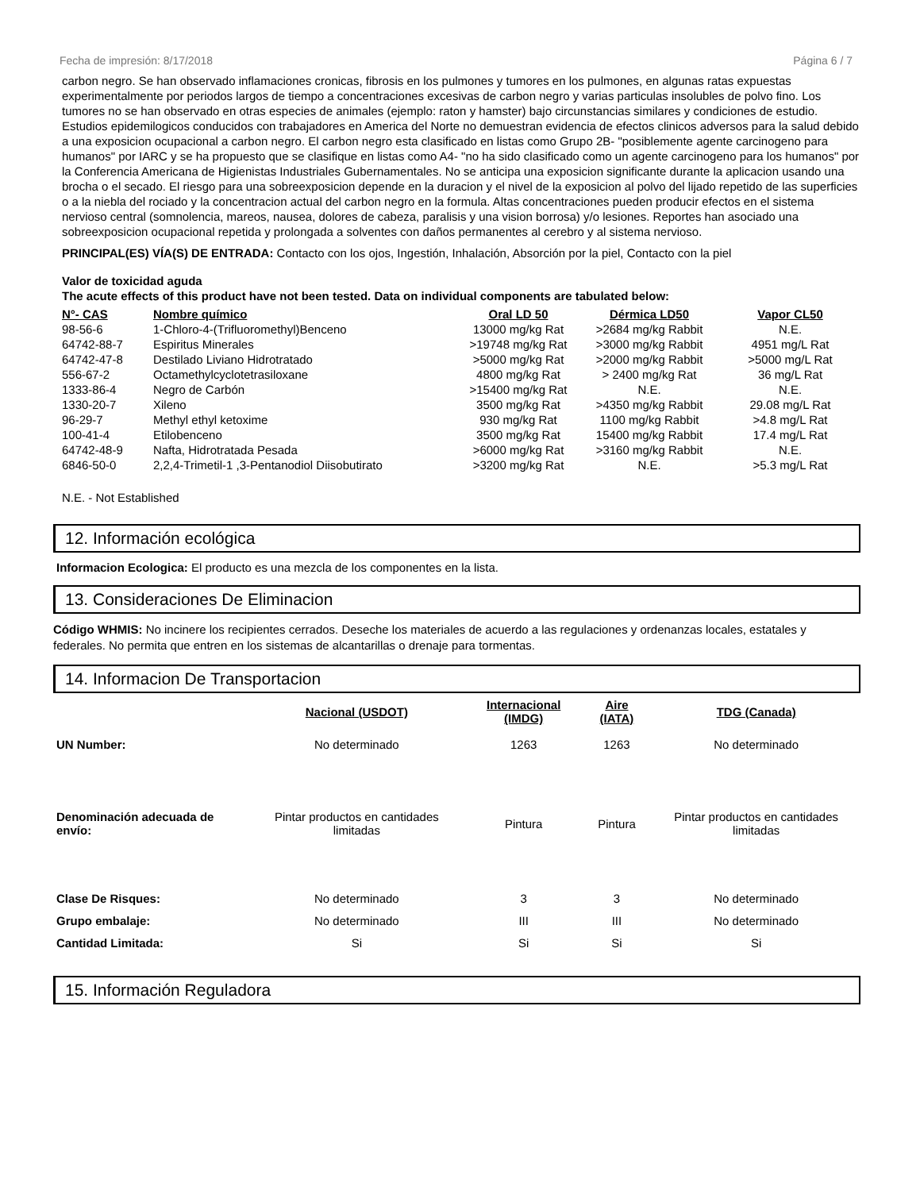Fecha de impresión: 8/17/2018 Página 6 / 7
carbon negro. Se han observado inflamaciones cronicas, fibrosis en los pulmones y tumores en los pulmones, en algunas ratas expuestas experimentalmente por periodos largos de tiempo a concentraciones excesivas de carbon negro y varias particulas insolubles de polvo fino. Los tumores no se han observado en otras especies de animales (ejemplo: raton y hamster) bajo circunstancias similares y condiciones de estudio. Estudios epidemilogicos conducidos con trabajadores en America del Norte no demuestran evidencia de efectos clinicos adversos para la salud debido a una exposicion ocupacional a carbon negro. El carbon negro esta clasificado en listas como Grupo 2B- "posiblemente agente carcinogeno para humanos" por IARC y se ha propuesto que se clasifique en listas como A4- "no ha sido clasificado como un agente carcinogeno para los humanos" por la Conferencia Americana de Higienistas Industriales Gubernamentales. No se anticipa una exposicion significante durante la aplicacion usando una brocha o el secado. El riesgo para una sobreexposicion depende en la duracion y el nivel de la exposicion al polvo del lijado repetido de las superficies o a la niebla del rociado y la concentracion actual del carbon negro en la formula. Altas concentraciones pueden producir efectos en el sistema nervioso central (somnolencia, mareos, nausea, dolores de cabeza, paralisis y una vision borrosa) y/o lesiones. Reportes han asociado una sobreexposicion ocupacional repetida y prolongada a solventes con daños permanentes al cerebro y al sistema nervioso.
PRINCIPAL(ES) VÍA(S) DE ENTRADA: Contacto con los ojos, Ingestión, Inhalación, Absorción por la piel, Contacto con la piel
Valor de toxicidad aguda
The acute effects of this product have not been tested. Data on individual components are tabulated below:
| N°- CAS | Nombre químico | Oral LD 50 | Dérmica LD50 | Vapor CL50 |
| --- | --- | --- | --- | --- |
| 98-56-6 | 1-Chloro-4-(Trifluoromethyl)Benceno | 13000 mg/kg Rat | >2684 mg/kg Rabbit | N.E. |
| 64742-88-7 | Espiritus Minerales | >19748 mg/kg Rat | >3000 mg/kg Rabbit | 4951 mg/L Rat |
| 64742-47-8 | Destilado Liviano Hidrotratado | >5000 mg/kg Rat | >2000 mg/kg Rabbit | >5000 mg/L Rat |
| 556-67-2 | Octamethylcyclotetrasiloxane | 4800 mg/kg Rat | > 2400 mg/kg Rat | 36 mg/L Rat |
| 1333-86-4 | Negro de Carbón | >15400 mg/kg Rat | N.E. | N.E. |
| 1330-20-7 | Xileno | 3500 mg/kg Rat | >4350 mg/kg Rabbit | 29.08 mg/L Rat |
| 96-29-7 | Methyl ethyl ketoxime | 930 mg/kg Rat | 1100 mg/kg Rabbit | >4.8 mg/L Rat |
| 100-41-4 | Etilobenceno | 3500 mg/kg Rat | 15400 mg/kg Rabbit | 17.4 mg/L Rat |
| 64742-48-9 | Nafta, Hidrotratada Pesada | >6000 mg/kg Rat | >3160 mg/kg Rabbit | N.E. |
| 6846-50-0 | 2,2,4-Trimetil-1 ,3-Pentanodiol Diisobutirato | >3200 mg/kg Rat | N.E. | >5.3 mg/L Rat |
N.E. - Not Established
12. Información ecológica
Informacion Ecologica: El producto es una mezcla de los componentes en la lista.
13. Consideraciones De Eliminacion
Código WHMIS: No incinere los recipientes cerrados. Deseche los materiales de acuerdo a las regulaciones y ordenanzas locales, estatales y federales. No permita que entren en los sistemas de alcantarillas o drenaje para tormentas.
14. Informacion De Transportacion
| | Nacional (USDOT) | Internacional (IMDG) | Aire (IATA) | TDG (Canada) |
| --- | --- | --- | --- | --- |
| UN Number: | No determinado | 1263 | 1263 | No determinado |
| Denominación adecuada de envío: | Pintar productos en cantidades limitadas | Pintura | Pintura | Pintar productos en cantidades limitadas |
| Clase De Risques: | No determinado | 3 | 3 | No determinado |
| Grupo embalaje: | No determinado | III | III | No determinado |
| Cantidad Limitada: | Si | Si | Si | Si |
15. Información Reguladora